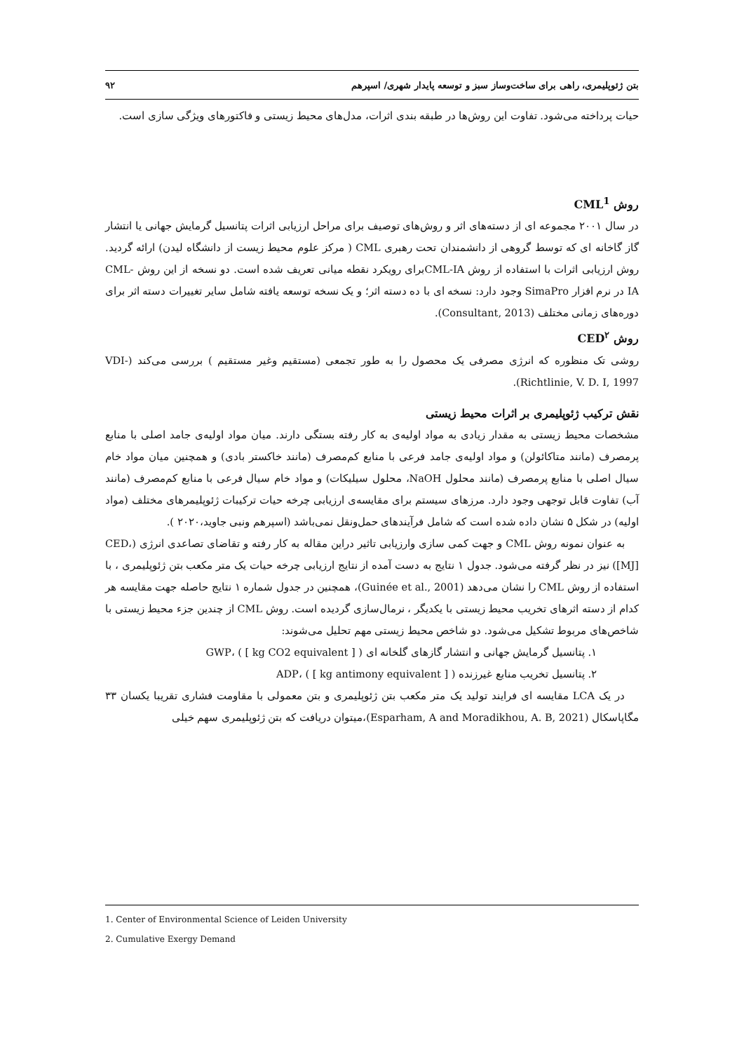بتن ژئوپلیمری، راهی برای ساخت‌وساز سبز و توسعه پایدار شهری/ اسپرهم ۹۲
حیات پرداخته می‌شود. تفاوت این روش‌ها در طبقه بندی اثرات، مدل‌های محیط زیستی و فاکتورهای ویژگی سازی است.
روش CML<sup>1</sup>
در سال ۲۰۰۱ مجموعه ای از دسته‌های اثر و روش‌های توصیف برای مراحل ارزیابی اثرات پتانسیل گرمایش جهانی یا انتشار گاز گاخانه ای که توسط گروهی از دانشمندان تحت رهبری CML ( مرکز علوم محیط زیست از دانشگاه لیدن) ارائه گردید. روش ارزیابی اثرات با استفاده از روش CML-IAبرای رویکرد نقطه میانی تعریف شده است. دو نسخه از این روش CML-IA در نرم افزار SimaPro وجود دارد: نسخه ای با ده دسته اثر؛ و یک نسخه توسعه یافته شامل سایر تغییرات دسته اثر برای دوره‌های زمانی مختلف (Consultant, 2013).
روش CED<sup>۲</sup>
روشی تک منظوره که انرژی مصرفی یک محصول را به طور تجمعی (مستقیم وغیر مستقیم ) بررسی می‌کند (VDI-Richtlinie, V. D. I, 1997).
نقش ترکیب ژئوپلیمری بر اثرات محیط زیستی
مشخصات محیط زیستی به مقدار زیادی به مواد اولیه‌ی به کار رفته بستگی دارند. میان مواد اولیه‌ی جامد اصلی با منابع پرمصرف (مانند متاکائولن) و مواد اولیه‌ی جامد فرعی با منابع کم‌مصرف (مانند خاکستر بادی) و همچنین میان مواد خام سیال اصلی با منابع پرمصرف (مانند محلول NaOH، محلول سیلیکات) و مواد خام سیال فرعی با منابع کم‌مصرف (مانند آب) تفاوت قابل توجهی وجود دارد. مرزهای سیستم برای مقایسه‌ی ارزیابی چرخه حیات ترکیبات ژئوپلیمرهای مختلف (مواد اولیه) در شکل ۵ نشان داده شده است که شامل فرآیندهای حمل‌ونقل نمی‌باشد (اسپرهم ونبی جاوید،۲۰۲۰ ).
به عنوان نمونه روش CML و جهت کمی سازی وارزیابی تاثیر دراین مقاله به کار رفته و تقاضای تصاعدی انرژی (CED،[MJ]) نیز در نظر گرفته می‌شود. جدول ۱ نتایج به دست آمده از نتایج ارزیابی چرخه حیات یک متر مکعب بتن ژئوپلیمری ، با استفاده از روش CML را نشان می‌دهد (Guinée et al., 2001)، همچنین در جدول شماره ۱ نتایج حاصله جهت مقایسه هر کدام از دسته اثرهای تخریب محیط زیستی با یکدیگر ، نرمال‌سازی گردیده است. روش CML از چندین جزء محیط زیستی با شاخص‌های مربوط تشکیل می‌شود. دو شاخص محیط زیستی مهم تحلیل می‌شوند:
۱. پتانسیل گرمایش جهانی و انتشار گازهای گلخانه ای GWP، ( [ kg CO2 equivalent ] )
۲. پتانسیل تخریب منابع غیرزنده ADP، ( [ kg antimony equivalent ] )
در یک LCA مقایسه ای فرایند تولید یک متر مکعب بتن ژئوپلیمری و بتن معمولی با مقاومت فشاری تقریبا یکسان ۳۳ مگاپاسکال (Esparham, A and Moradikhou, A. B, 2021)،میتوان دریافت که بتن ژئوپلیمری سهم خیلی
1. Center of Environmental Science of Leiden University
2. Cumulative Exergy Demand